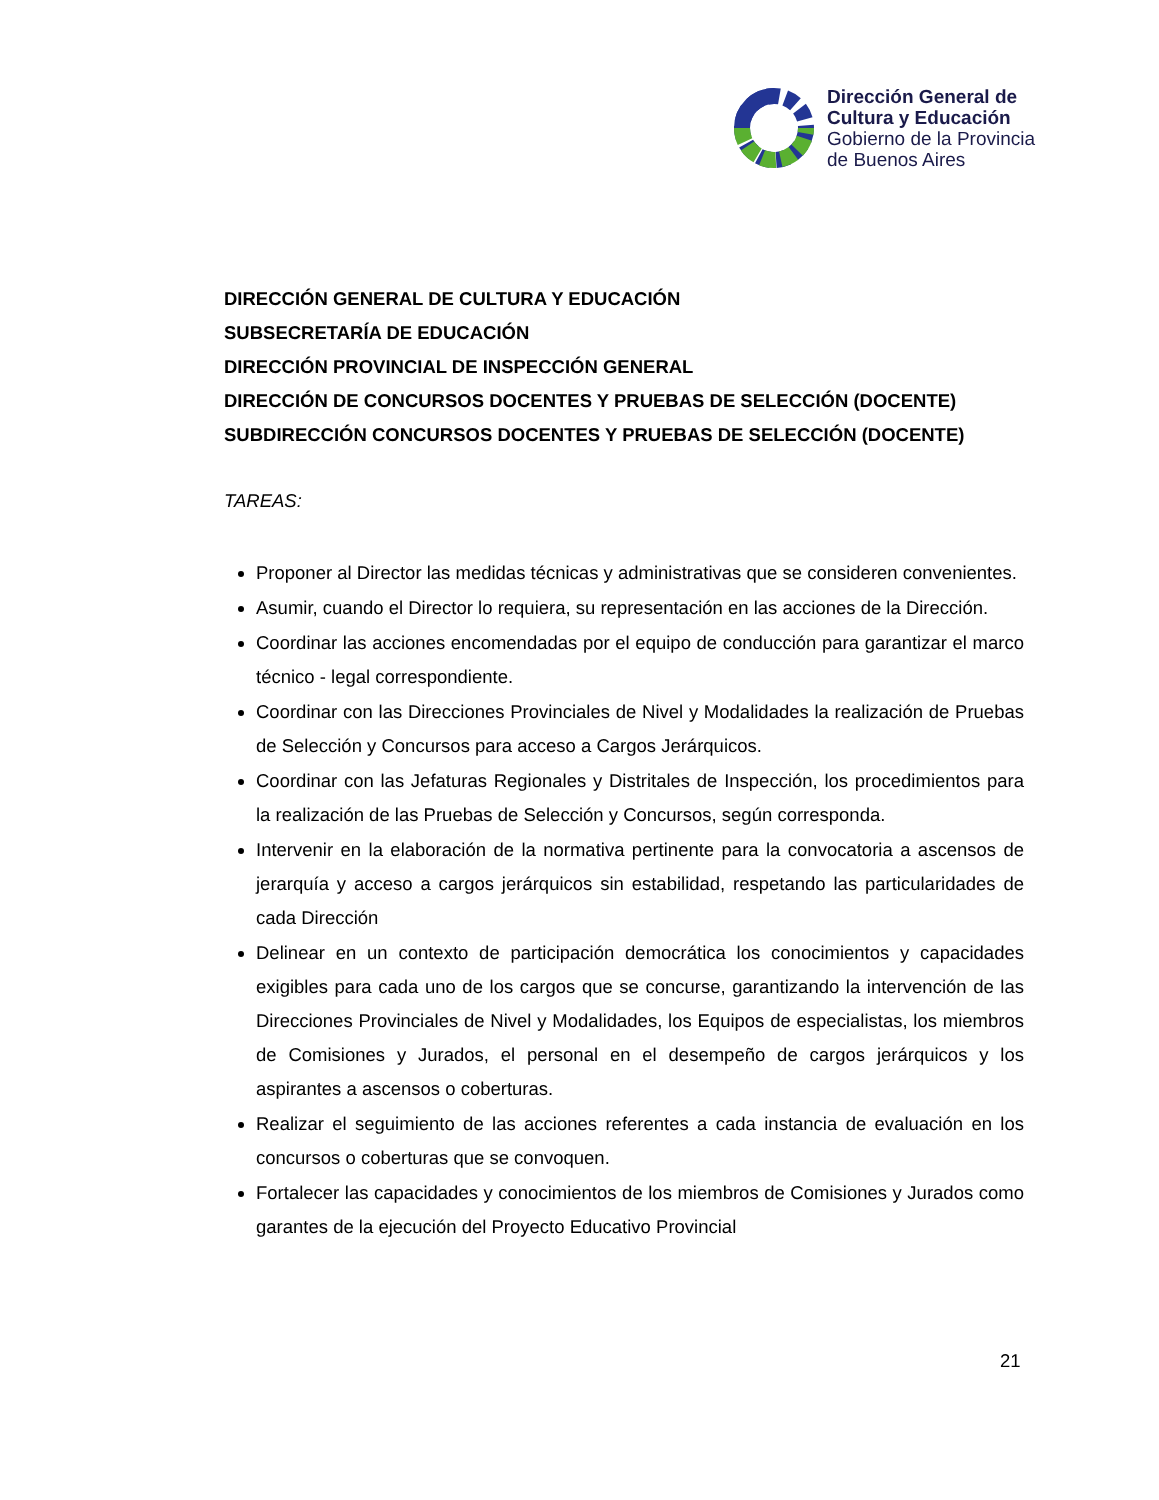Dirección General de
Cultura y Educación
Gobierno de la Provincia
de Buenos Aires
DIRECCIÓN GENERAL DE CULTURA Y EDUCACIÓN
SUBSECRETARÍA DE EDUCACIÓN
DIRECCIÓN PROVINCIAL DE INSPECCIÓN GENERAL
DIRECCIÓN DE CONCURSOS DOCENTES Y PRUEBAS DE SELECCIÓN (DOCENTE)
SUBDIRECCIÓN CONCURSOS DOCENTES Y PRUEBAS DE SELECCIÓN (DOCENTE)
TAREAS:
Proponer al Director las medidas técnicas y administrativas que se consideren convenientes.
Asumir, cuando el Director lo requiera, su representación en las acciones de la Dirección.
Coordinar las acciones encomendadas por el equipo de conducción para garantizar el marco técnico - legal correspondiente.
Coordinar con las Direcciones Provinciales de Nivel y Modalidades la realización de Pruebas de Selección y Concursos para acceso a Cargos Jerárquicos.
Coordinar con las Jefaturas Regionales y Distritales de Inspección, los procedimientos para la realización de las Pruebas de Selección y Concursos, según corresponda.
Intervenir en la elaboración de la normativa pertinente para la convocatoria a ascensos de jerarquía y acceso a cargos jerárquicos sin estabilidad, respetando las particularidades de cada Dirección
Delinear en un contexto de participación democrática los conocimientos y capacidades exigibles para cada uno de los cargos que se concurse, garantizando la intervención de las Direcciones Provinciales de Nivel y Modalidades, los Equipos de especialistas, los miembros de Comisiones y Jurados, el personal en el desempeño de cargos jerárquicos y los aspirantes a ascensos o coberturas.
Realizar el seguimiento de las acciones referentes a cada instancia de evaluación en los concursos o coberturas que se convoquen.
Fortalecer las capacidades y conocimientos de los miembros de Comisiones y Jurados como garantes de la ejecución del Proyecto Educativo Provincial
21